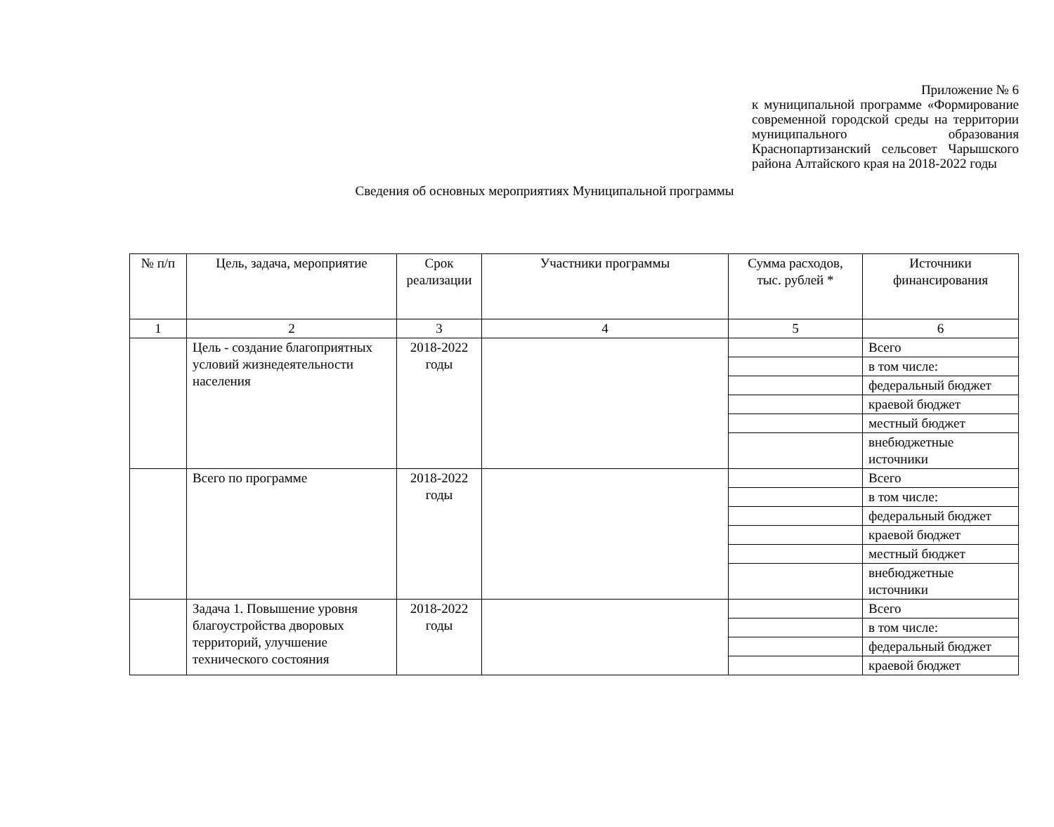Приложение № 6
к муниципальной программе «Формирование современной городской среды на территории муниципального образования Краснопартизанский сельсовет Чарышского района Алтайского края на 2018-2022 годы
Сведения об основных мероприятиях Муниципальной программы
| № п/п | Цель, задача, мероприятие | Срок реализации | Участники программы | Сумма расходов, тыс. рублей * | Источники финансирования |
| --- | --- | --- | --- | --- | --- |
| 1 | 2 | 3 | 4 | 5 | 6 |
| | Цель - создание благоприятных условий жизнедеятельности населения | 2018-2022 годы | | | Всего |
| | | | | | в том числе: |
| | | | | | федеральный бюджет |
| | | | | | краевой бюджет |
| | | | | | местный бюджет |
| | | | | | внебюджетные источники |
| | Всего по программе | 2018-2022 годы | | | Всего |
| | | | | | в том числе: |
| | | | | | федеральный бюджет |
| | | | | | краевой бюджет |
| | | | | | местный бюджет |
| | | | | | внебюджетные источники |
| | Задача 1. Повышение уровня благоустройства дворовых территорий, улучшение технического состояния | 2018-2022 годы | | | Всего |
| | | | | | в том числе: |
| | | | | | федеральный бюджет |
| | | | | | краевой бюджет |